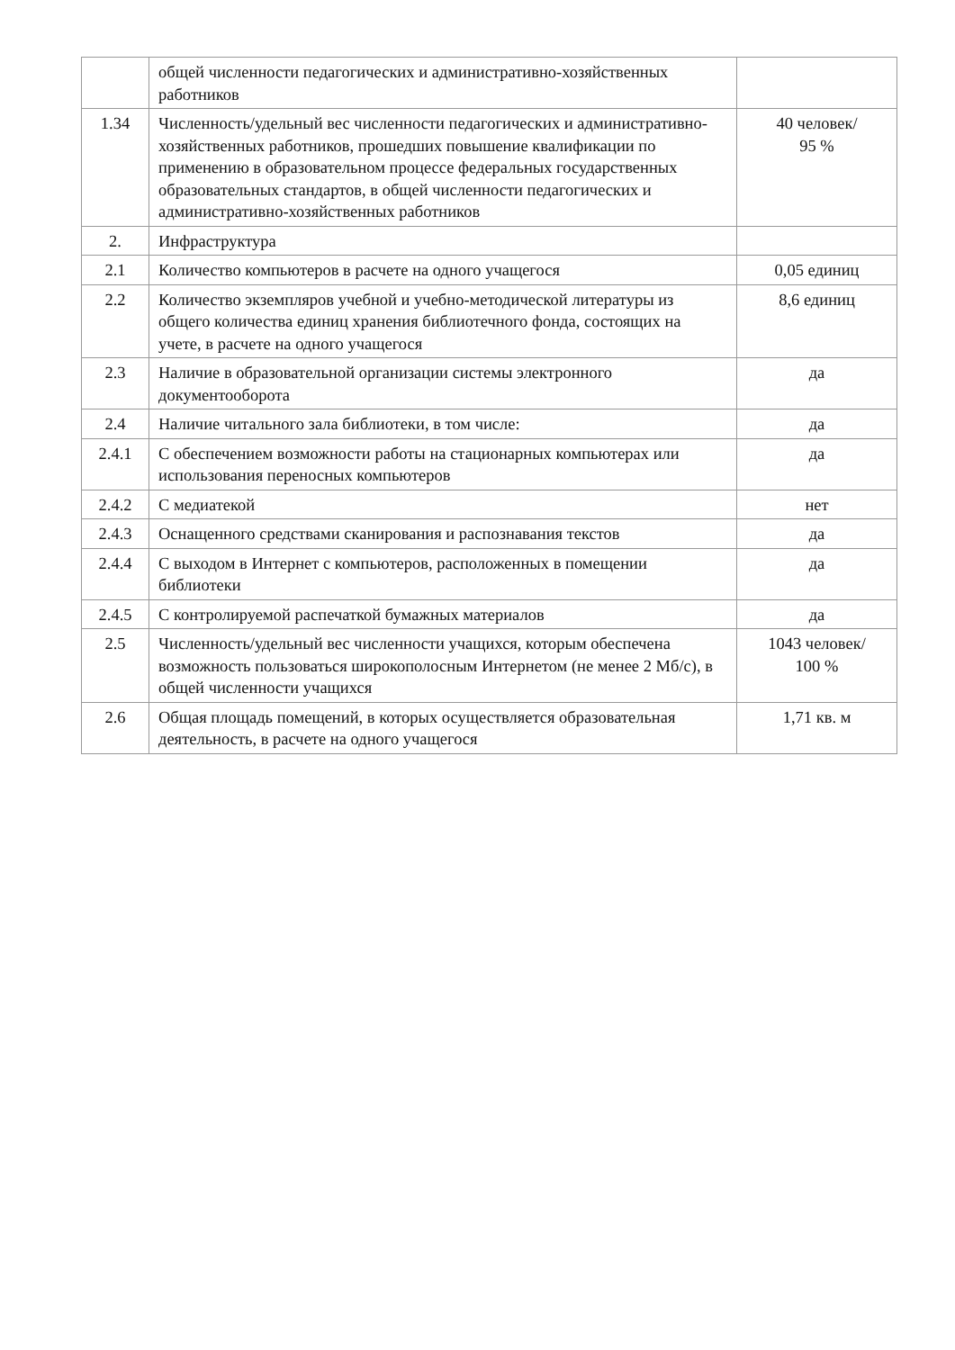| | общей численности педагогических и административно-хозяйственных работников | |
| 1.34 | Численность/удельный вес численности педагогических и административно-хозяйственных работников, прошедших повышение квалификации по применению в образовательном процессе федеральных государственных образовательных стандартов, в общей численности педагогических и административно-хозяйственных работников | 40 человек/ 95 % |
| 2. | Инфраструктура | |
| 2.1 | Количество компьютеров в расчете на одного учащегося | 0,05 единиц |
| 2.2 | Количество экземпляров учебной и учебно-методической литературы из общего количества единиц хранения библиотечного фонда, состоящих на учете, в расчете на одного учащегося | 8,6 единиц |
| 2.3 | Наличие в образовательной организации системы электронного документооборота | да |
| 2.4 | Наличие читального зала библиотеки, в том числе: | да |
| 2.4.1 | С обеспечением возможности работы на стационарных компьютерах или использования переносных компьютеров | да |
| 2.4.2 | С медиатекой | нет |
| 2.4.3 | Оснащенного средствами сканирования и распознавания текстов | да |
| 2.4.4 | С выходом в Интернет с компьютеров, расположенных в помещении библиотеки | да |
| 2.4.5 | С контролируемой распечаткой бумажных материалов | да |
| 2.5 | Численность/удельный вес численности учащихся, которым обеспечена возможность пользоваться широкополосным Интернетом (не менее 2 Мб/с), в общей численности учащихся | 1043 человек/ 100 % |
| 2.6 | Общая площадь помещений, в которых осуществляется образовательная деятельность, в расчете на одного учащегося | 1,71 кв. м |